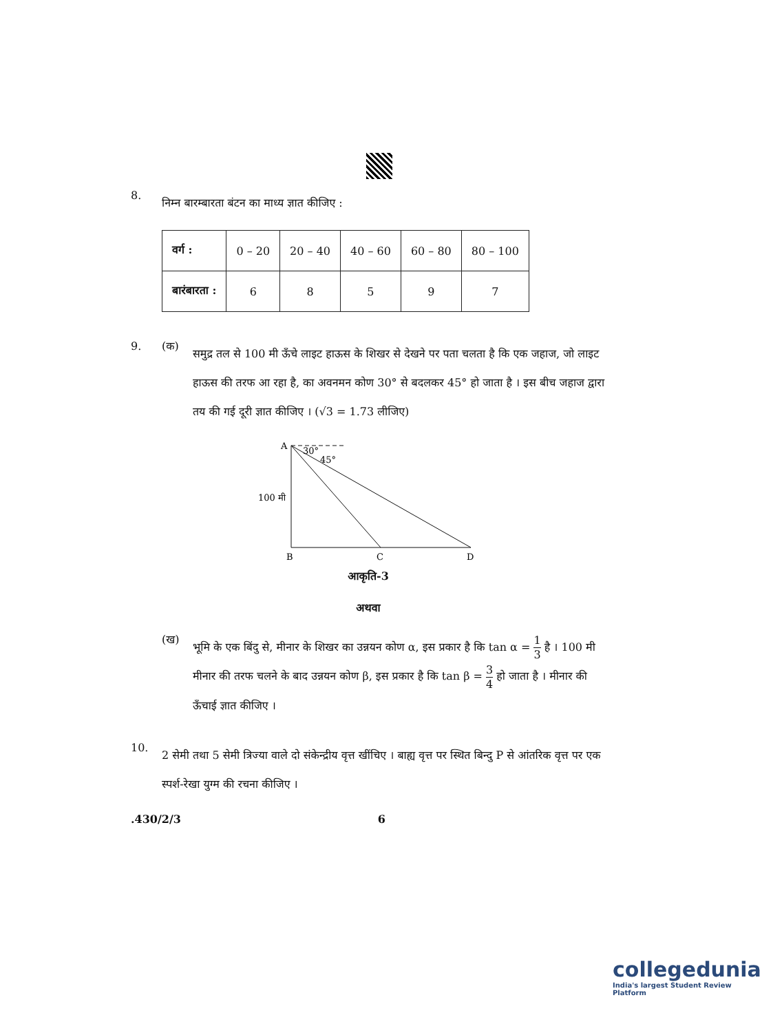8.
निम्न बारम्बारता बंटन का माध्य ज्ञात कीजिए :
| वर्ग : | 0 – 20 | 20 – 40 | 40 – 60 | 60 – 80 | 80 – 100 |
| बारंबारता : | 6 | 8 | 5 | 9 | 7 |
9. (क)
समुद्र तल से 100 मी ऊँचे लाइट हाऊस के शिखर से देखने पर पता चलता है कि एक जहाज, जो लाइट हाऊस की तरफ आ रहा है, का अवनमन कोण 30° से बदलकर 45° हो जाता है । इस बीच जहाज द्वारा तय की गई दूरी ज्ञात कीजिए । (√3 = 1.73 लीजिए)
A
30°
45°
100 मी
B
C
D
आकृति-3
अथवा
(ख)
भूमि के एक बिंदु से, मीनार के शिखर का उन्नयन कोण α, इस प्रकार है कि tan α = 1 3 है । 100 मी मीनार की तरफ चलने के बाद उन्नयन कोण β, इस प्रकार है कि tan β = 3 4 हो जाता है । मीनार की ऊँचाई ज्ञात कीजिए ।
10.
2 सेमी तथा 5 सेमी त्रिज्या वाले दो संकेन्द्रीय वृत्त खींचिए । बाह्य वृत्त पर स्थित बिन्दु P से आंतरिक वृत्त पर एक स्पर्श-रेखा युग्म की रचना कीजिए ।
.430/2/3 6
collegedunia
India's largest Student Review Platform